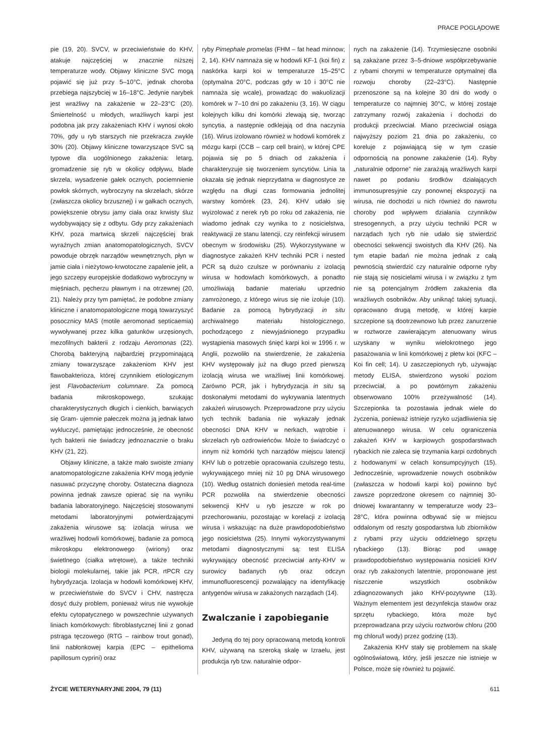PRACE POGLĄDOWE
pie (19, 20). SVCV, w przeciwieństwie do KHV, atakuje najczęściej w znacznie niższej temperaturze wody. Objawy kliniczne SVC mogą pojawić się już przy 5–10°C, jednak choroba przebiega najszybciej w 16–18°C. Jedynie narybek jest wrażliwy na zakażenie w 22–23°C (20). Śmiertelność u młodych, wrażliwych karpi jest podobna jak przy zakażeniach KHV i wynosi około 70%, gdy u ryb starszych nie przekracza zwykle 30% (20). Objawy kliniczne towarzyszące SVC są typowe dla uogólnionego zakażenia: letarg, gromadzenie się ryb w okolicy odpływu, blade skrzela, wysadzenie gałek ocznych, pociemnienie powłok skórnych, wybroczyny na skrzelach, skórze (zwłaszcza okolicy brzusznej) i w gałkach ocznych, powiększenie obrysu jamy ciała oraz krwisty śluz wydobywający się z odbytu. Gdy przy zakażeniach KHV, poza martwicą skrzeli najczęściej brak wyraźnych zmian anatomopatologicznych, SVCV powoduje obrzęk narządów wewnętrznych, płyn w jamie ciała i nieżytowo-krwotoczne zapalenie jelit, a jego szczepy europejskie dodatkowo wybroczyny w mięśniach, pęcherzu pławnym i na otrzewnej (20, 21). Należy przy tym pamiętać, że podobne zmiany kliniczne i anatomopatologiczne mogą towarzyszyć posocznicy MAS (motile aeromonad septicaemia) wywoływanej przez kilka gatunków urzęsionych, mezofilnych bakterii z rodzaju Aeromonas (22). Chorobą bakteryjną najbardziej przypominającą zmiany towarzyszące zakażeniom KHV jest flawobakterioza, której czynnikiem etiologicznym jest Flavobacterium columnare. Za pomocą badania mikroskopowego, szukając charakterystycznych długich i cienkich, barwiących się Gram- ujemnie pałeczek można ją jednak łatwo wykluczyć, pamiętając jednocześnie, że obecność tych bakterii nie świadczy jednoznacznie o braku KHV (21, 22).
Objawy kliniczne, a także mało swoiste zmiany anatomopatologiczne zakażenia KHV mogą jedynie nasuwać przyczynę choroby. Ostateczna diagnoza powinna jednak zawsze opierać się na wyniku badania laboratoryjnego. Najczęściej stosowanymi metodami laboratoryjnymi potwierdzającymi zakażenia wirusowe są: izolacja wirusa we wrażliwej hodowli komórkowej, badanie za pomocą mikroskopu elektronowego (wiriony) oraz świetlnego (ciałka wtrętowe), a także techniki biologii molekularnej, takie jak PCR, rtPCR czy hybrydyzacja. Izolacja w hodowli komórkowej KHV, w przeciwieństwie do SVCV i CHV, nastręcza dosyć duży problem, ponieważ wirus nie wywołuje efektu cytopatycznego w powszechnie używanych liniach komórkowych: fibroblastycznej linii z gonad pstrąga tęczowego (RTG – rainbow trout gonad), linii nabłonkowej karpia (EPC – epithelioma papillosum cyprini) oraz
ryby Pimephale promelas (FHM – fat head minnow; 2, 14). KHV namnaża się w hodowli KF-1 (koi fin) z naskórka karpi koi w temperaturze 15–25°C (optymalna 20°C, podczas gdy w 10 i 30°C nie namnaża się wcale), prowadząc do wakuolizacji komórek w 7–10 dni po zakażeniu (3, 16). W ciągu kolejnych kilku dni komórki zlewają się, tworząc syncytia, a następnie odklejają od dna naczynia (16). Wirus izolowano również w hodowli komórek z mózgu karpi (CCB – carp cell brain), w której CPE pojawia się po 5 dniach od zakażenia i charakteryzuje się tworzeniem syncytiów. Linia ta okazała się jednak nieprzydatna w diagnostyce ze względu na długi czas formowania jednolitej warstwy komórek (23, 24). KHV udało się wyizolować z nerek ryb po roku od zakażenia, nie wiadomo jednak czy wynika to z nosicielstwa, reaktywacji ze stanu latencji, czy reinfekcji wirusem obecnym w środowisku (25). Wykorzystywane w diagnostyce zakażeń KHV techniki PCR i nested PCR są dużo czulsze w porównaniu z izolacją wirusa w hodowlach komórkowych, a ponadto umożliwiają badanie materiału uprzednio zamrożonego, z którego wirus się nie izoluje (10). Badanie za pomocą hybrydyzacji in situ archiwalnego materiału histologicznego, pochodzącego z niewyjaśnionego przypadku wystąpienia masowych śnięć karpi koi w 1996 r. w Anglii, pozwoliło na stwierdzenie, że zakażenia KHV występowały już na długo przed pierwszą izolacją wirusa we wrażliwej linii komórkowej. Zarówno PCR, jak i hybrydyzacja in situ są doskonałymi metodami do wykrywania latentnych zakażeń wirusowych. Przeprowadzone przy użyciu tych technik badania nie wykazały jednak obecności DNA KHV w nerkach, wątrobie i skrzelach ryb ozdrowieńców. Może to świadczyć o innym niż komórki tych narządów miejscu latencji KHV lub o potrzebie opracowania czulszego testu, wykrywającego mniej niż 10 pg DNA wirusowego (10). Według ostatnich doniesień metoda real-time PCR pozwoliła na stwierdzenie obecności sekwencji KHV u ryb jeszcze w rok po przechorowaniu, pozostając w korelacji z izolacją wirusa i wskazując na duże prawdopodobieństwo jego nosicielstwa (25). Innymi wykorzystywanymi metodami diagnostycznymi są: test ELISA wykrywający obecność przeciwciał anty-KHV w surowicy badanych ryb oraz odczyn immunofluorescencji pozwalający na identyfikację antygenów wirusa w zakażonych narządach (14).
Zwalczanie i zapobieganie
Jedyną do tej pory opracowaną metodą kontroli KHV, używaną na szeroką skalę w Izraelu, jest produkcja ryb tzw. naturalnie odpor-
nych na zakażenie (14). Trzymiesięczne osobniki są zakażane przez 3–5-dniowe współprzebywanie z rybami chorymi w temperaturze optymalnej dla rozwoju choroby (22–23°C). Następnie przenoszone są na kolejne 30 dni do wody o temperaturze co najmniej 30°C, w której zostaje zatrzymany rozwój zakażenia i dochodzi do produkcji przeciwciał. Miano przeciwciał osiąga najwyższy poziom 21 dnia po zakażeniu, co koreluje z pojawiającą się w tym czasie odpornością na ponowne zakażenie (14). Ryby „naturalnie odporne” nie zarażają wrażliwych karpi nawet po podaniu środków działających immunosupresyjnie czy ponownej ekspozycji na wirusa, nie dochodzi u nich również do nawrotu choroby pod wpływem działania czynników stresogennych, a przy użyciu techniki PCR w narządach tych ryb nie udało się stwierdzić obecności sekwencji swoistych dla KHV (26). Na tym etapie badań nie można jednak z całą pewnością stwierdzić czy naturalnie odporne ryby nie stają się nosicielami wirusa i w związku z tym nie są potencjalnym źródłem zakażenia dla wrażliwych osobników. Aby uniknąć takiej sytuacji, opracowano drugą metodę, w której karpie szczepione są dootrzewnowo lub przez zanurzenie w roztworze zawierającym atenuowany wirus uzyskany w wyniku wielokrotnego jego pasażowania w linii komórkowej z płetw koi (KFC – Koi fin cell; 14). U zaszczepionych ryb, używając metody ELISA, stwierdzono wysoki poziom przeciwciał, a po powtórnym zakażeniu obserwowano 100% przeżywalność (14). Szczepionka ta pozostawia jednak wiele do życzenia, ponieważ istnieje ryzyko uzjadliwienia się atenuowanego wirusa. W celu ograniczenia zakażeń KHV w karpiowych gospodarstwach rybackich nie zaleca się trzymania karpi ozdobnych z hodowanymi w celach konsumpcyjnych (15). Jednocześnie, wprowadzenie nowych osobników (zwłaszcza w hodowli karpi koi) powinno być zawsze poprzedzone okresem co najmniej 30-dniowej kwarantanny w temperaturze wody 23–28°C, która powinna odbywać się w miejscu oddalonym od reszty gospodarstwa lub zbiorników z rybami przy użyciu oddzielnego sprzętu rybackiego (13). Biorąc pod uwagę prawdopodobieństwo występowania nosicieli KHV oraz ryb zakażonych latentnie, proponowane jest niszczenie wszystkich osobników zdiagnozowanych jako KHV-pozytywne (13). Ważnym elementem jest dezynfekcja stawów oraz sprzętu rybackiego, która może być przeprowadzana przy użyciu roztworów chloru (200 mg chloru/l wody) przez godzinę (13).
Zakażenia KHV stały się problemem na skalę ogólnoświatową, który, jeśli jeszcze nie istnieje w Polsce, może się również tu pojawić.
ŻYCIE WETERYNARYJNE 2004, 79 (11) 611